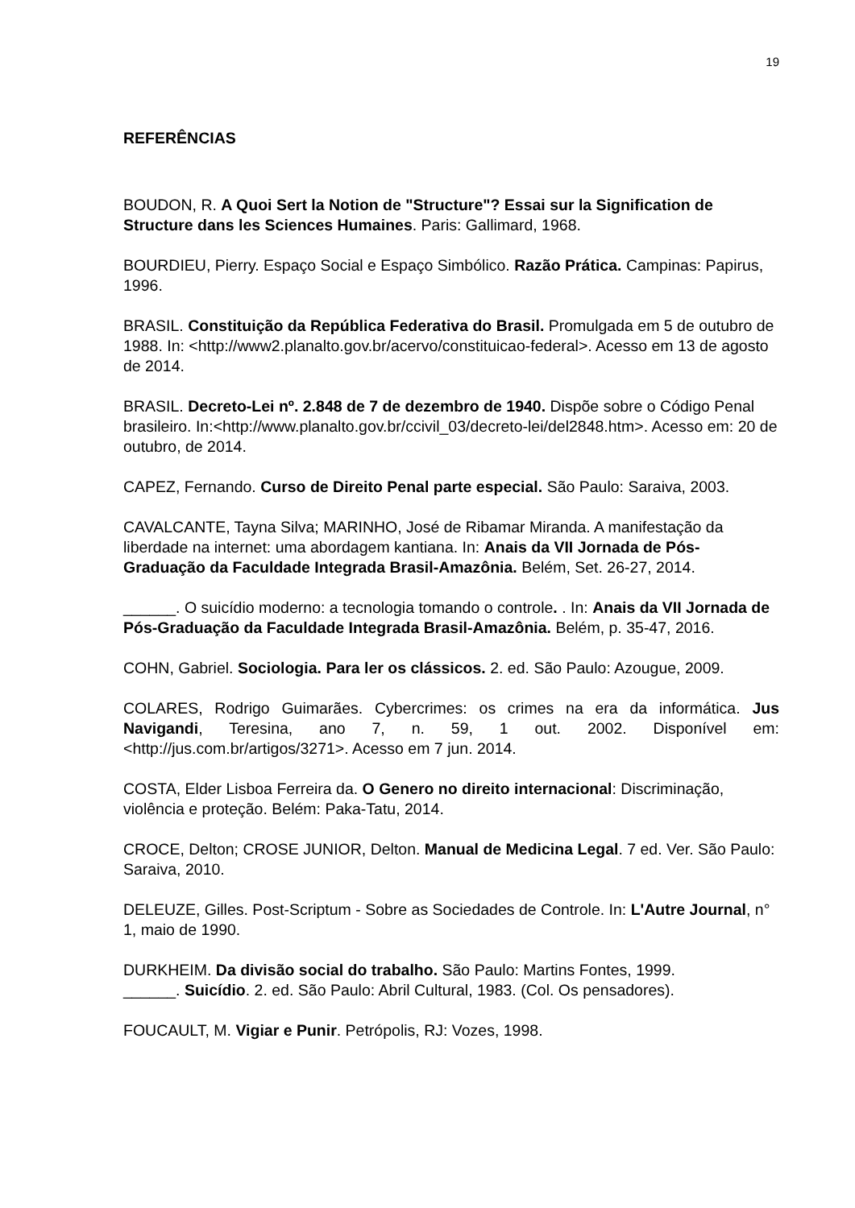19
REFERÊNCIAS
BOUDON, R. A Quoi Sert la Notion de "Structure"? Essai sur la Signification de Structure dans les Sciences Humaines. Paris: Gallimard, 1968.
BOURDIEU, Pierry. Espaço Social e Espaço Simbólico. Razão Prática. Campinas: Papirus, 1996.
BRASIL. Constituição da República Federativa do Brasil. Promulgada em 5 de outubro de 1988. In: <http://www2.planalto.gov.br/acervo/constituicao-federal>. Acesso em 13 de agosto de 2014.
BRASIL. Decreto-Lei nº. 2.848 de 7 de dezembro de 1940. Dispõe sobre o Código Penal brasileiro. In:<http://www.planalto.gov.br/ccivil_03/decreto-lei/del2848.htm>. Acesso em: 20 de outubro, de 2014.
CAPEZ, Fernando. Curso de Direito Penal parte especial. São Paulo: Saraiva, 2003.
CAVALCANTE, Tayna Silva; MARINHO, José de Ribamar Miranda. A manifestação da liberdade na internet: uma abordagem kantiana. In: Anais da VII Jornada de Pós-Graduação da Faculdade Integrada Brasil-Amazônia. Belém, Set. 26-27, 2014.
______. O suicídio moderno: a tecnologia tomando o controle. . In: Anais da VII Jornada de Pós-Graduação da Faculdade Integrada Brasil-Amazônia. Belém, p. 35-47, 2016.
COHN, Gabriel. Sociologia. Para ler os clássicos. 2. ed. São Paulo: Azougue, 2009.
COLARES, Rodrigo Guimarães. Cybercrimes: os crimes na era da informática. Jus Navigandi, Teresina, ano 7, n. 59, 1 out. 2002. Disponível em: <http://jus.com.br/artigos/3271>. Acesso em 7 jun. 2014.
COSTA, Elder Lisboa Ferreira da. O Genero no direito internacional: Discriminação, violência e proteção. Belém: Paka-Tatu, 2014.
CROCE, Delton; CROSE JUNIOR, Delton. Manual de Medicina Legal. 7 ed. Ver. São Paulo: Saraiva, 2010.
DELEUZE, Gilles. Post-Scriptum - Sobre as Sociedades de Controle. In: L'Autre Journal, n° 1, maio de 1990.
DURKHEIM. Da divisão social do trabalho. São Paulo: Martins Fontes, 1999.
______. Suicídio. 2. ed. São Paulo: Abril Cultural, 1983. (Col. Os pensadores).
FOUCAULT, M. Vigiar e Punir. Petrópolis, RJ: Vozes, 1998.